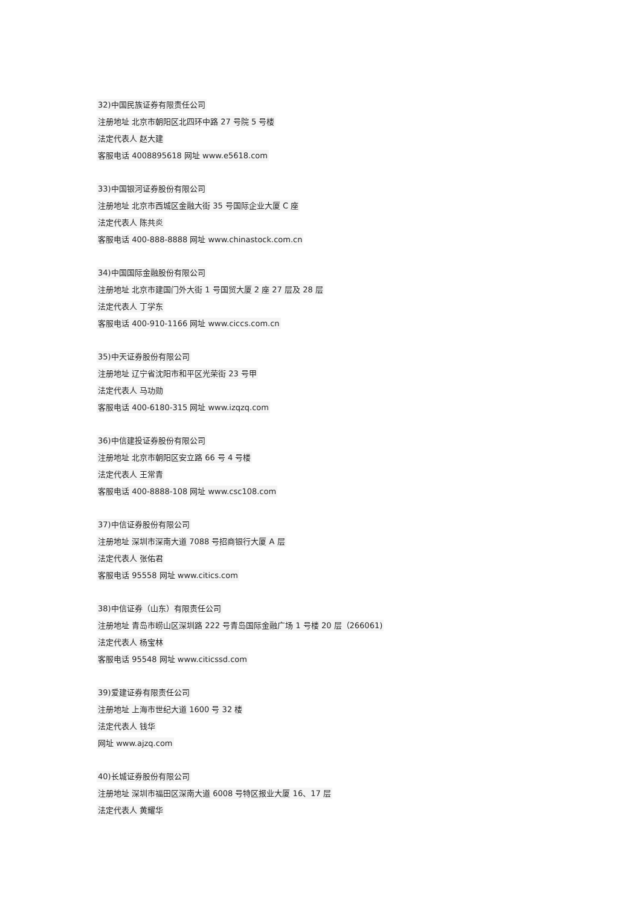32)中国民族证券有限责任公司
注册地址 北京市朝阳区北四环中路 27 号院 5 号楼
法定代表人 赵大建
客服电话 4008895618 网址 www.e5618.com
33)中国银河证券股份有限公司
注册地址 北京市西城区金融大街 35 号国际企业大厦 C 座
法定代表人 陈共炎
客服电话 400-888-8888 网址 www.chinastock.com.cn
34)中国国际金融股份有限公司
注册地址 北京市建国门外大街 1 号国贸大厦 2 座 27 层及 28 层
法定代表人 丁学东
客服电话 400-910-1166 网址 www.ciccs.com.cn
35)中天证券股份有限公司
注册地址 辽宁省沈阳市和平区光荣街 23 号甲
法定代表人 马功勋
客服电话 400-6180-315 网址 www.izqzq.com
36)中信建投证券股份有限公司
注册地址 北京市朝阳区安立路 66 号 4 号楼
法定代表人 王常青
客服电话 400-8888-108 网址 www.csc108.com
37)中信证券股份有限公司
注册地址 深圳市深南大道 7088 号招商银行大厦 A 层
法定代表人 张佑君
客服电话 95558 网址 www.citics.com
38)中信证券（山东）有限责任公司
注册地址 青岛市崂山区深圳路 222 号青岛国际金融广场 1 号楼 20 层（266061)
法定代表人 杨宝林
客服电话 95548 网址 www.citicssd.com
39)爱建证券有限责任公司
注册地址 上海市世纪大道 1600 号 32 楼
法定代表人 钱华
网址 www.ajzq.com
40)长城证券股份有限公司
注册地址 深圳市福田区深南大道 6008 号特区报业大厦 16、17 层
法定代表人 黄耀华